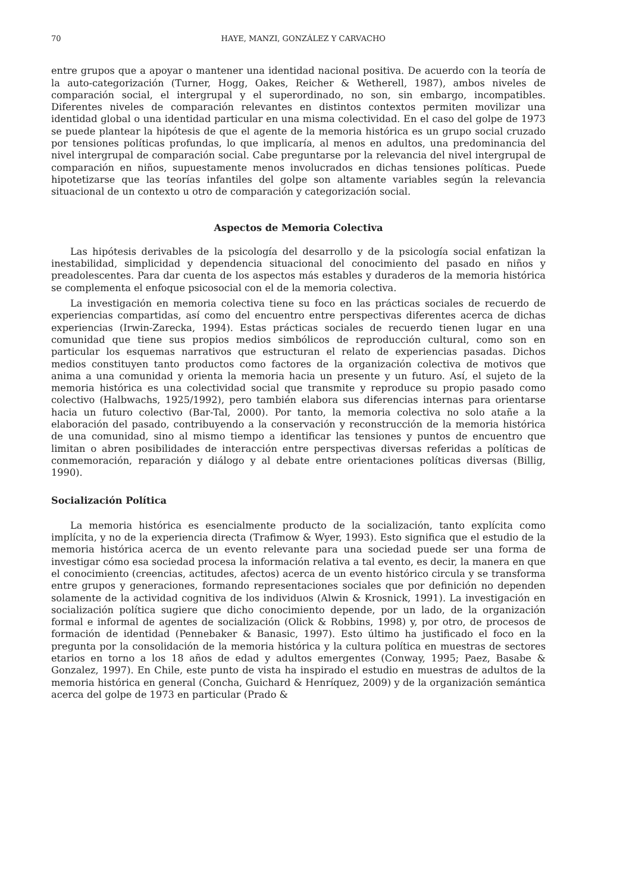70 HAYE, MANZI, GONZÁLEZ Y CARVACHO
entre grupos que a apoyar o mantener una identidad nacional positiva. De acuerdo con la teoría de la auto-categorización (Turner, Hogg, Oakes, Reicher & Wetherell, 1987), ambos niveles de comparación social, el intergrupal y el superordinado, no son, sin embargo, incompatibles. Diferentes niveles de comparación relevantes en distintos contextos permiten movilizar una identidad global o una identidad particular en una misma colectividad. En el caso del golpe de 1973 se puede plantear la hipótesis de que el agente de la memoria histórica es un grupo social cruzado por tensiones políticas profundas, lo que implicaría, al menos en adultos, una predominancia del nivel intergrupal de comparación social. Cabe preguntarse por la relevancia del nivel intergrupal de comparación en niños, supuestamente menos involucrados en dichas tensiones políticas. Puede hipotetizarse que las teorías infantiles del golpe son altamente variables según la relevancia situacional de un contexto u otro de comparación y categorización social.
Aspectos de Memoria Colectiva
Las hipótesis derivables de la psicología del desarrollo y de la psicología social enfatizan la inestabilidad, simplicidad y dependencia situacional del conocimiento del pasado en niños y preadolescentes. Para dar cuenta de los aspectos más estables y duraderos de la memoria histórica se complementa el enfoque psicosocial con el de la memoria colectiva.
La investigación en memoria colectiva tiene su foco en las prácticas sociales de recuerdo de experiencias compartidas, así como del encuentro entre perspectivas diferentes acerca de dichas experiencias (Irwin-Zarecka, 1994). Estas prácticas sociales de recuerdo tienen lugar en una comunidad que tiene sus propios medios simbólicos de reproducción cultural, como son en particular los esquemas narrativos que estructuran el relato de experiencias pasadas. Dichos medios constituyen tanto productos como factores de la organización colectiva de motivos que anima a una comunidad y orienta la memoria hacia un presente y un futuro. Así, el sujeto de la memoria histórica es una colectividad social que transmite y reproduce su propio pasado como colectivo (Halbwachs, 1925/1992), pero también elabora sus diferencias internas para orientarse hacia un futuro colectivo (Bar-Tal, 2000). Por tanto, la memoria colectiva no solo atañe a la elaboración del pasado, contribuyendo a la conservación y reconstrucción de la memoria histórica de una comunidad, sino al mismo tiempo a identificar las tensiones y puntos de encuentro que limitan o abren posibilidades de interacción entre perspectivas diversas referidas a políticas de conmemoración, reparación y diálogo y al debate entre orientaciones políticas diversas (Billig, 1990).
Socialización Política
La memoria histórica es esencialmente producto de la socialización, tanto explícita como implícita, y no de la experiencia directa (Trafimow & Wyer, 1993). Esto significa que el estudio de la memoria histórica acerca de un evento relevante para una sociedad puede ser una forma de investigar cómo esa sociedad procesa la información relativa a tal evento, es decir, la manera en que el conocimiento (creencias, actitudes, afectos) acerca de un evento histórico circula y se transforma entre grupos y generaciones, formando representaciones sociales que por definición no dependen solamente de la actividad cognitiva de los individuos (Alwin & Krosnick, 1991). La investigación en socialización política sugiere que dicho conocimiento depende, por un lado, de la organización formal e informal de agentes de socialización (Olick & Robbins, 1998) y, por otro, de procesos de formación de identidad (Pennebaker & Banasic, 1997). Esto último ha justificado el foco en la pregunta por la consolidación de la memoria histórica y la cultura política en muestras de sectores etarios en torno a los 18 años de edad y adultos emergentes (Conway, 1995; Paez, Basabe & Gonzalez, 1997). En Chile, este punto de vista ha inspirado el estudio en muestras de adultos de la memoria histórica en general (Concha, Guichard & Henríquez, 2009) y de la organización semántica acerca del golpe de 1973 en particular (Prado &